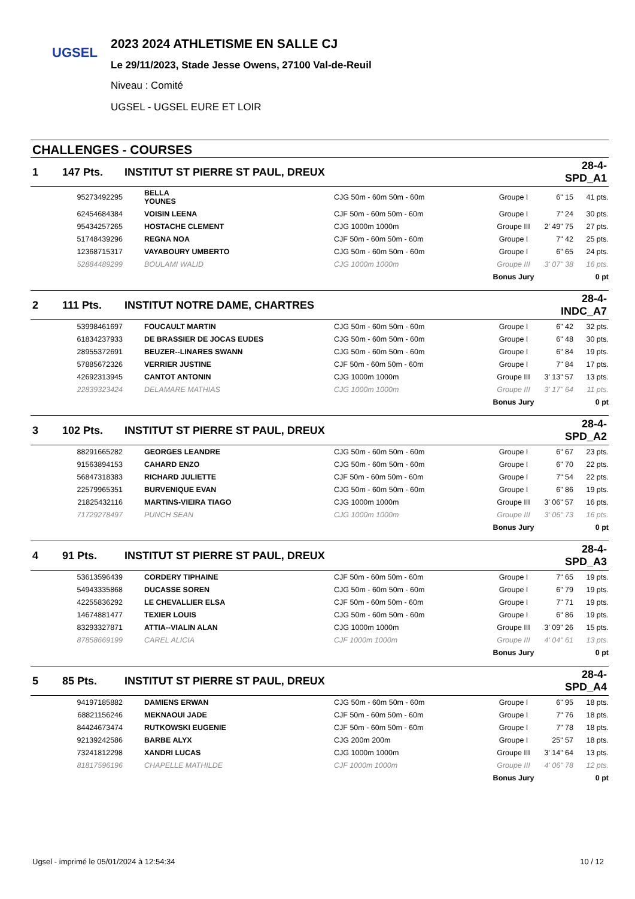UGSEL
2023 2024 ATHLETISME EN SALLE CJ
Le 29/11/2023, Stade Jesse Owens, 27100 Val-de-Reuil
Niveau : Comité
UGSEL - UGSEL EURE ET LOIR
CHALLENGES - COURSES
| 1 | 147 Pts. | INSTITUT ST PIERRE ST PAUL, DREUX | | | | 28-4-SPD_A1 | |
| | 95273492295 | BELLA YOUNES | | CJG 50m - 60m 50m - 60m | Groupe I | 6" 15 | 41 pts. |
| | 62454684384 | VOISIN LEENA | | CJF 50m - 60m 50m - 60m | Groupe I | 7" 24 | 30 pts. |
| | 95434257265 | HOSTACHE CLEMENT | | CJG 1000m 1000m | Groupe III | 2' 49" 75 | 27 pts. |
| | 51748439296 | REGNA NOA | | CJF 50m - 60m 50m - 60m | Groupe I | 7" 42 | 25 pts. |
| | 12368715317 | VAYABOURY UMBERTO | | CJG 50m - 60m 50m - 60m | Groupe I | 6" 65 | 24 pts. |
| | 52884489299 | BOULAMI WALID | | CJG 1000m 1000m | Groupe III | 3' 07" 38 | 16 pts. |
| | | | | | Bonus Jury | | 0 pt |
| 2 | 111 Pts. | INSTITUT NOTRE DAME, CHARTRES | | | | 28-4-INDC_A7 | |
| | 53998461697 | FOUCAULT MARTIN | | CJG 50m - 60m 50m - 60m | Groupe I | 6" 42 | 32 pts. |
| | 61834237933 | DE BRASSIER DE JOCAS EUDES | | CJG 50m - 60m 50m - 60m | Groupe I | 6" 48 | 30 pts. |
| | 28955372691 | BEUZER--LINARES SWANN | | CJG 50m - 60m 50m - 60m | Groupe I | 6" 84 | 19 pts. |
| | 57885672326 | VERRIER JUSTINE | | CJF 50m - 60m 50m - 60m | Groupe I | 7" 84 | 17 pts. |
| | 42692313945 | CANTOT ANTONIN | | CJG 1000m 1000m | Groupe III | 3' 13" 57 | 13 pts. |
| | 22839323424 | DELAMARE MATHIAS | | CJG 1000m 1000m | Groupe III | 3' 17" 64 | 11 pts. |
| | | | | | Bonus Jury | | 0 pt |
| 3 | 102 Pts. | INSTITUT ST PIERRE ST PAUL, DREUX | | | | 28-4-SPD_A2 | |
| | 88291665282 | GEORGES LEANDRE | | CJG 50m - 60m 50m - 60m | Groupe I | 6" 67 | 23 pts. |
| | 91563894153 | CAHARD ENZO | | CJG 50m - 60m 50m - 60m | Groupe I | 6" 70 | 22 pts. |
| | 56847318383 | RICHARD JULIETTE | | CJF 50m - 60m 50m - 60m | Groupe I | 7" 54 | 22 pts. |
| | 22579965351 | BURVENIQUE EVAN | | CJG 50m - 60m 50m - 60m | Groupe I | 6" 86 | 19 pts. |
| | 21825432116 | MARTINS-VIEIRA TIAGO | | CJG 1000m 1000m | Groupe III | 3' 06" 57 | 16 pts. |
| | 71729278497 | PUNCH SEAN | | CJG 1000m 1000m | Groupe III | 3' 06" 73 | 16 pts. |
| | | | | | Bonus Jury | | 0 pt |
| 4 | 91 Pts. | INSTITUT ST PIERRE ST PAUL, DREUX | | | | 28-4-SPD_A3 | |
| | 53613596439 | CORDERY TIPHAINE | | CJF 50m - 60m 50m - 60m | Groupe I | 7" 65 | 19 pts. |
| | 54943335868 | DUCASSE SOREN | | CJG 50m - 60m 50m - 60m | Groupe I | 6" 79 | 19 pts. |
| | 42255836292 | LE CHEVALLIER ELSA | | CJF 50m - 60m 50m - 60m | Groupe I | 7" 71 | 19 pts. |
| | 14674881477 | TEXIER LOUIS | | CJG 50m - 60m 50m - 60m | Groupe I | 6" 86 | 19 pts. |
| | 83293327871 | ATTIA--VIALIN ALAN | | CJG 1000m 1000m | Groupe III | 3' 09" 26 | 15 pts. |
| | 87858669199 | CAREL ALICIA | | CJF 1000m 1000m | Groupe III | 4' 04" 61 | 13 pts. |
| | | | | | Bonus Jury | | 0 pt |
| 5 | 85 Pts. | INSTITUT ST PIERRE ST PAUL, DREUX | | | | 28-4-SPD_A4 | |
| | 94197185882 | DAMIENS ERWAN | | CJG 50m - 60m 50m - 60m | Groupe I | 6" 95 | 18 pts. |
| | 68821156246 | MEKNAOUI JADE | | CJF 50m - 60m 50m - 60m | Groupe I | 7" 76 | 18 pts. |
| | 84424673474 | RUTKOWSKI EUGENIE | | CJF 50m - 60m 50m - 60m | Groupe I | 7" 78 | 18 pts. |
| | 92139242586 | BARBE ALYX | | CJG 200m 200m | Groupe I | 25" 57 | 18 pts. |
| | 73241812298 | XANDRI LUCAS | | CJG 1000m 1000m | Groupe III | 3' 14" 64 | 13 pts. |
| | 81817596196 | CHAPELLE MATHILDE | | CJF 1000m 1000m | Groupe III | 4' 06" 78 | 12 pts. |
| | | | | | Bonus Jury | | 0 pt |
Ugsel - imprimé le 05/01/2024 à 12:54:34 10 / 12